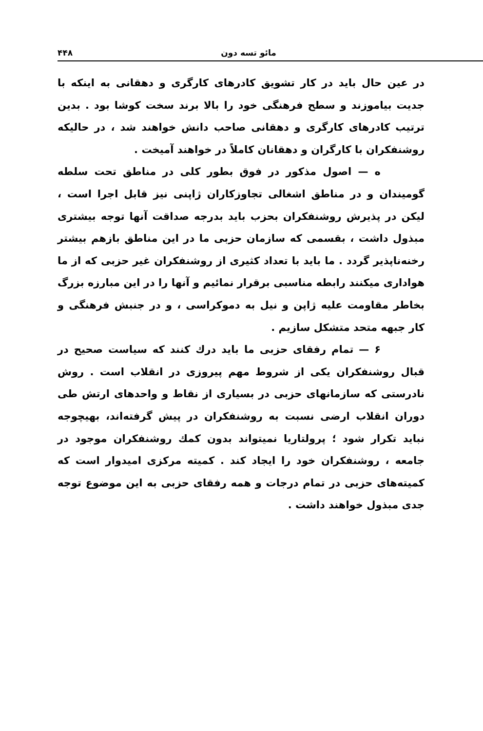مائو تسه دون ۴۴۸
در عین حال باید در کار تشویق کادرهای کارگری و دهقانی به اینکه با جدیت بیاموزند و سطح فرهنگی خود را بالا برند سخت کوشا بود . بدین ترتیب کادرهای کارگری و دهقانی صاحب دانش خواهند شد ، در حالیکه روشنفکران با کارگران و دهقانان کاملاً در خواهند آمیخت .
ه — اصول مذکور در فوق بطور کلی در مناطق تحت سلطه گومیندان و در مناطق اشغالی تجاوزکاران ژاپنی نیز قابل اجرا است ، لیکن در پذیرش روشنفکران بحزب باید بدرجه صداقت آنها توجه بیشتری مبذول داشت ، بقسمی که سازمان حزبی ما در این مناطق بازهم بیشتر رخنه‌ناپذیر گردد . ما باید با تعداد کثیری از روشنفکران غیر حزبی که از ما هواداری میکنند رابطه مناسبی برقرار نمائیم و آنها را در این مبارزه بزرگ بخاطر مقاومت علیه ژاپن و نیل به دموکراسی ، و در جنبش فرهنگی و کار جبهه متحد متشکل سازیم .
۶ — تمام رفقای حزبی ما باید درك کنند که سیاست صحیح در قبال روشنفکران یکی از شروط مهم پیروزی در انقلاب است . روش نادرستی که سازمانهای حزبی در بسیاری از نقاط و واحدهای ارتش طی دوران انقلاب ارضی نسبت به روشنفکران در پیش گرفته‌اند، بهیچوجه نباید تکرار شود ؛ پرولتاریا نمیتواند بدون کمك روشنفکران موجود در جامعه ، روشنفکران خود را ایجاد کند . کمیته مرکزی امیدوار است که کمیته‌های حزبی در تمام درجات و همه رفقای حزبی به این موضوع توجه جدی مبذول خواهند داشت .